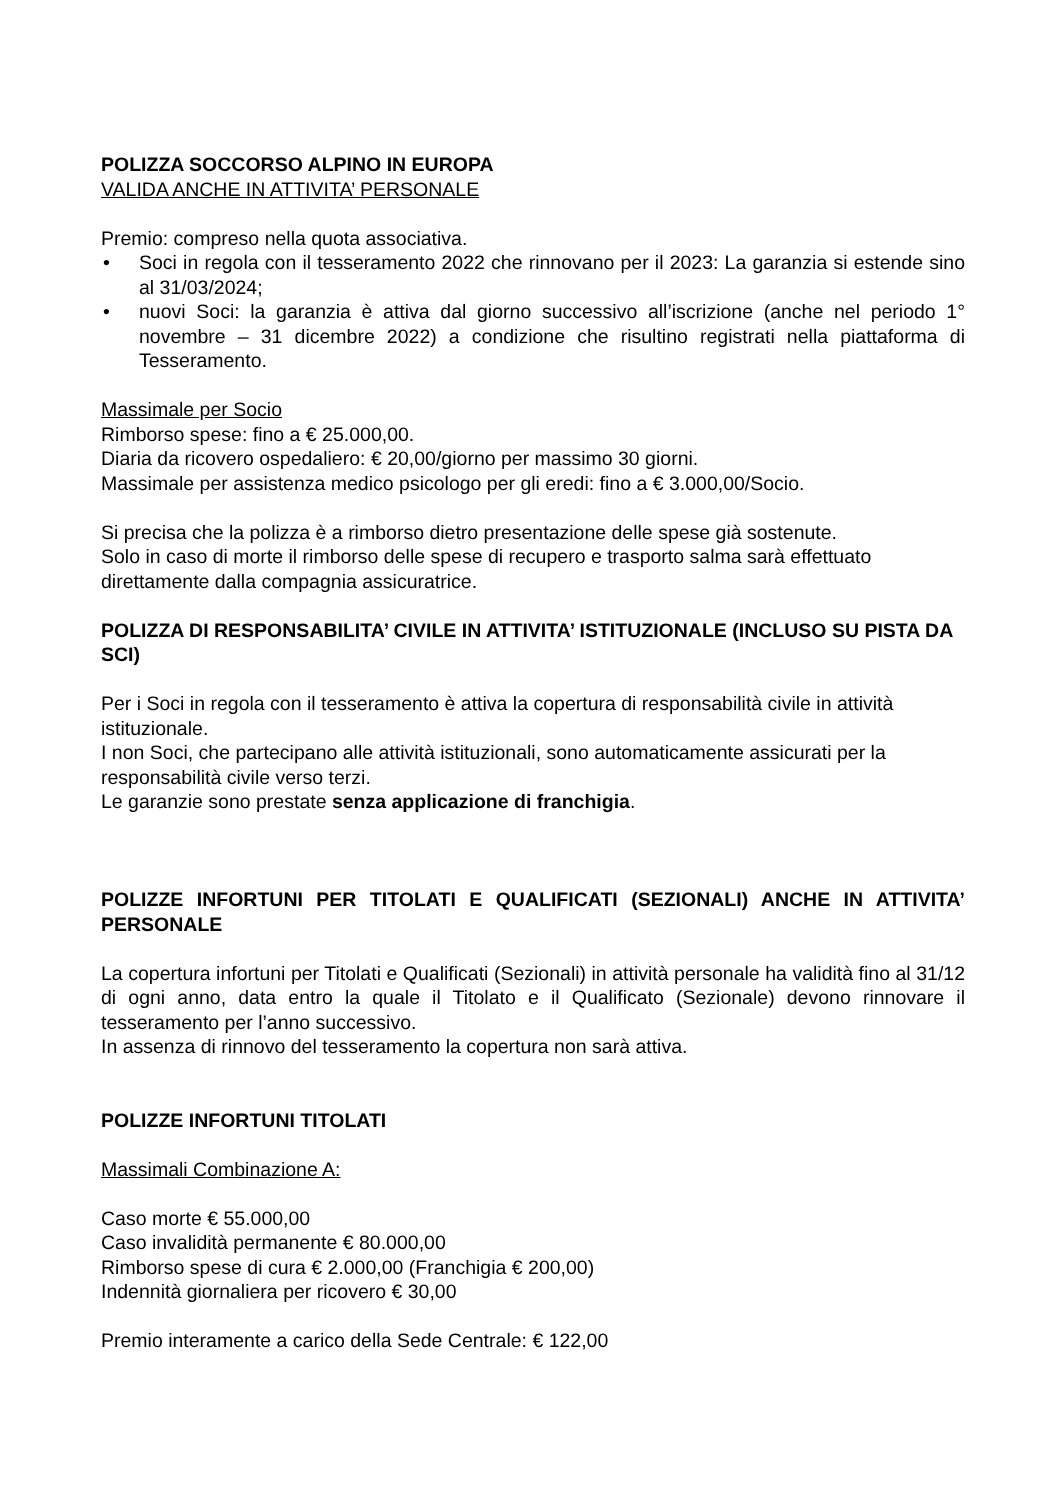POLIZZA SOCCORSO ALPINO IN EUROPA
VALIDA ANCHE IN ATTIVITA’ PERSONALE
Premio: compreso nella quota associativa.
• Soci in regola con il tesseramento 2022 che rinnovano per il 2023: La garanzia si estende sino al 31/03/2024;
• nuovi Soci: la garanzia è attiva dal giorno successivo all’iscrizione (anche nel periodo 1° novembre – 31 dicembre 2022) a condizione che risultino registrati nella piattaforma di Tesseramento.
Massimale per Socio
Rimborso spese: fino a € 25.000,00.
Diaria da ricovero ospedaliero: € 20,00/giorno per massimo 30 giorni.
Massimale per assistenza medico psicologo per gli eredi: fino a € 3.000,00/Socio.
Si precisa che la polizza è a rimborso dietro presentazione delle spese già sostenute.
Solo in caso di morte il rimborso delle spese di recupero e trasporto salma sarà effettuato direttamente dalla compagnia assicuratrice.
POLIZZA DI RESPONSABILITA’ CIVILE IN ATTIVITA’ ISTITUZIONALE (INCLUSO SU PISTA DA SCI)
Per i Soci in regola con il tesseramento è attiva la copertura di responsabilità civile in attività istituzionale.
I non Soci, che partecipano alle attività istituzionali, sono automaticamente assicurati per la responsabilità civile verso terzi.
Le garanzie sono prestate senza applicazione di franchigia.
POLIZZE INFORTUNI PER TITOLATI E QUALIFICATI (SEZIONALI) ANCHE IN ATTIVITA’ PERSONALE
La copertura infortuni per Titolati e Qualificati (Sezionali) in attività personale ha validità fino al 31/12 di ogni anno, data entro la quale il Titolato e il Qualificato (Sezionale) devono rinnovare il tesseramento per l’anno successivo.
In assenza di rinnovo del tesseramento la copertura non sarà attiva.
POLIZZE INFORTUNI TITOLATI
Massimali Combinazione A:
Caso morte € 55.000,00
Caso invalidità permanente € 80.000,00
Rimborso spese di cura € 2.000,00 (Franchigia € 200,00)
Indennità giornaliera per ricovero € 30,00
Premio interamente a carico della Sede Centrale: € 122,00